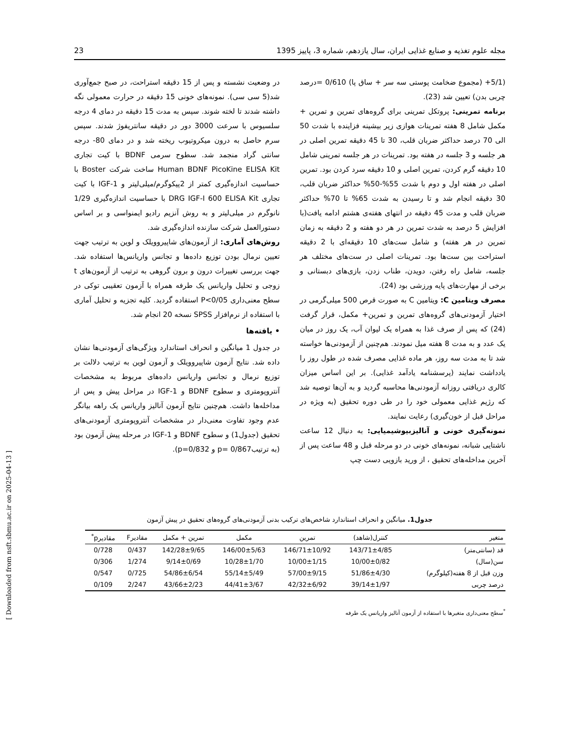مجله علوم تغذیه و صنایع غذایی ایران، سال یازدهم، شماره 3، پاییز 1395 23
(5/1+ (مجموع ضخامت پوستی سه سر + ساق پا) 0/610 =درصد چربی بدن) تعیین شد (23).
برنامه تمرینی: پروتکل تمرینی برای گروه‌های تمرین و تمرین + مکمل شامل 8 هفته تمرینات هوازی زیر بیشینه فزاینده با شدت 50 الی 70 درصد حداکثر ضربان قلب، 30 تا 45 دقیقه تمرین اصلی در هر جلسه و 3 جلسه در هفته بود. تمرینات در هر جلسه تمرینی شامل 10 دقیقه گرم کردن، تمرین اصلی و 10 دقیقه سرد کردن بود. تمرین اصلی در هفته اول و دوم با شدت 55%-50% حداکثر ضربان قلب، 30 دقیقه انجام شد و تا رسیدن به شدت 65% تا 70% حداکثر ضربان قلب و مدت 45 دقیقه در انتهای هفته‌ی هشتم ادامه یافت(با افزایش 5 درصد به شدت تمرین در هر دو هفته و 2 دقیقه به زمان تمرین در هر هفته) و شامل ست‌های 10 دقیقه‌ای با 2 دقیقه استراحت بین ست‌ها بود. تمرینات اصلی در ست‌های مختلف هر جلسه، شامل راه رفتن، دویدن، طناب زدن، بازی‌های دبستانی و برخی از مهارت‌های پایه ورزشی بود (24).
مصرف ویتامین C: ویتامین C به صورت قرص 500 میلی‌گرمی در اختیار آزمودنی‌های گروه‌های تمرین و تمرین+ مکمل، قرار گرفت (24) که پس از صرف غذا به همراه یک لیوان آب، یک روز در میان یک عدد و به مدت 8 هفته میل نمودند. هم‌چنین از آزمودنی‌ها خواسته شد تا به مدت سه روز، هر ماده غذایی مصرف شده در طول روز را یادداشت نمایند (پرسشنامه یادآمد غذایی). بر این اساس میزان کالری دریافتی روزانه آزمودنی‌ها محاسبه گردید و به آن‌ها توصیه شد که رژیم غذایی معمولی خود را در طی دوره تحقیق (به ویژه در مراحل قبل از خون‌گیری) رعایت نمایند.
نمونه‌گیری خونی و آنالیزبیوشیمیایی: به دنبال 12 ساعت ناشتایی شبانه، نمونه‌های خونی در دو مرحله قبل و 48 ساعت پس از آخرین مداخله‌های تحقیق ، از ورید بازویی دست چپ
در وضعیت نشسته و پس از 15 دقیقه استراحت، در صبح جمع‌آوری شد(5 سی سی). نمونه‌های خونی 15 دقیقه در حرارت معمولی نگه داشته شدند تا لخته شوند. سپس به مدت 15 دقیقه در دمای 4 درجه سلسیوس با سرعت 3000 دور در دقیقه سانتریفوژ شدند. سپس سرم حاصل به درون میکروتیوب ریخته شد و در دمای 80- درجه سانتی گراد منجمد شد. سطوح سرمی BDNF با کیت تجاری Human BDNF PicoKine ELISA Kit ساخت شرکت Boster با حساسیت اندازه‌گیری کمتر از 2پیکوگرم/میلی‌لیتر و IGF-1 با کیت تجاری DRG IGF-I 600 ELISA Kit با حساسیت اندازه‌گیری 1/29 نانوگرم در میلی‌لیتر و به روش آنزیم رادیو ایمنواسی و بر اساس دستورالعمل شرکت سازنده اندازه‌گیری شد.
روش‌های آماری: از آزمون‌های شاپیروویلک و لوین به ترتیب جهت تعیین نرمال بودن توزیع داده‌ها و تجانس واریانس‌ها استفاده شد. جهت بررسی تغییرات درون و برون گروهی به ترتیب از آزمون‌های t زوجی و تحلیل واریانس یک طرفه همراه با آزمون تعقیبی توکی در سطح معنی‌داری P<0/05 استفاده گردید. کلیه تجزیه و تحلیل آماری با استفاده از نرم‌افزار SPSS نسخه 20 انجام شد.
• یافته‌ها
در جدول 1 میانگین و انحراف استاندارد ویژگی‌های آزمودنی‌ها نشان داده شد. نتایج آزمون شاپیروویلک و آزمون لوین به ترتیب دلالت بر توزیع نرمال و تجانس واریانس داده‌های مربوط به مشخصات آنتروپومتری و سطوح BDNF و IGF-1 در مراحل پیش و پس از مداخله‌ها داشت. هم‌چنین نتایج آزمون آنالیز واریانس یک راهه بیانگر عدم وجود تفاوت معنی‌دار در مشخصات آنتروپومتری آزمودنی‌های تحقیق (جدول1) و سطوح BDNF و IGF-1 در مرحله پیش آزمون بود (به ترتیب0/867 =p و p=0/832).
جدول1. میانگین و انحراف استاندارد شاخص‌های ترکیب بدنی آزمودنی‌های گروه‌های تحقیق در پیش آزمون
| متغیر | کنترل(شاهد) | تمرین | مکمل | تمرین + مکمل | مقادیرF | مقادیرp<sup>*</sup> |
| --- | --- | --- | --- | --- | --- | --- |
| قد (سانتی‌متر) | 143/71±4/85 | 146/71±10/92 | 146/00±5/63 | 142/28±9/65 | 0/437 | 0/728 |
| سن(سال) | 10/00±0/82 | 10/00±1/15 | 10/28±1/70 | 9/14±0/69 | 1/274 | 0/306 |
| وزن قبل از 8 هفته(کیلوگرم) | 51/86±4/30 | 57/00±9/15 | 55/14±5/49 | 54/86±6/54 | 0/725 | 0/547 |
| درصد چربی | 39/14±1/97 | 42/32±6/92 | 44/41±3/67 | 43/66±2/23 | 2/247 | 0/109 |
<sup>*</sup> سطح معنی‌داری متغیرها با استفاده از آزمون آنالیز واریانس یک طرفه
[ Downloaded from nsft.sbmu.ac.ir on 2025-04-13 ]